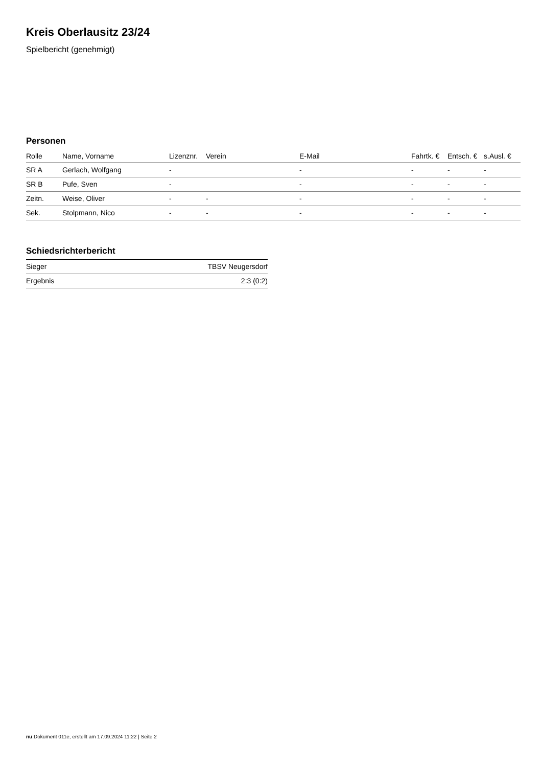Kreis Oberlausitz 23/24
Spielbericht (genehmigt)
Personen
| Rolle | Name, Vorname | Lizenznr. | Verein | E-Mail | Fahrtk. € | Entsch. € | s.Ausl. € |
| --- | --- | --- | --- | --- | --- | --- | --- |
| SR A | Gerlach, Wolfgang | - | | - | - | - | - |
| SR B | Pufe, Sven | - | | - | - | - | - |
| Zeitn. | Weise, Oliver | - | - | - | - | - | - |
| Sek. | Stolpmann, Nico | - | - | - | - | - | - |
Schiedsrichterbericht
| Sieger | TBSV Neugersdorf |
| Ergebnis | 2:3 (0:2) |
nu.Dokument 011e, erstellt am 17.09.2024 11:22 | Seite 2